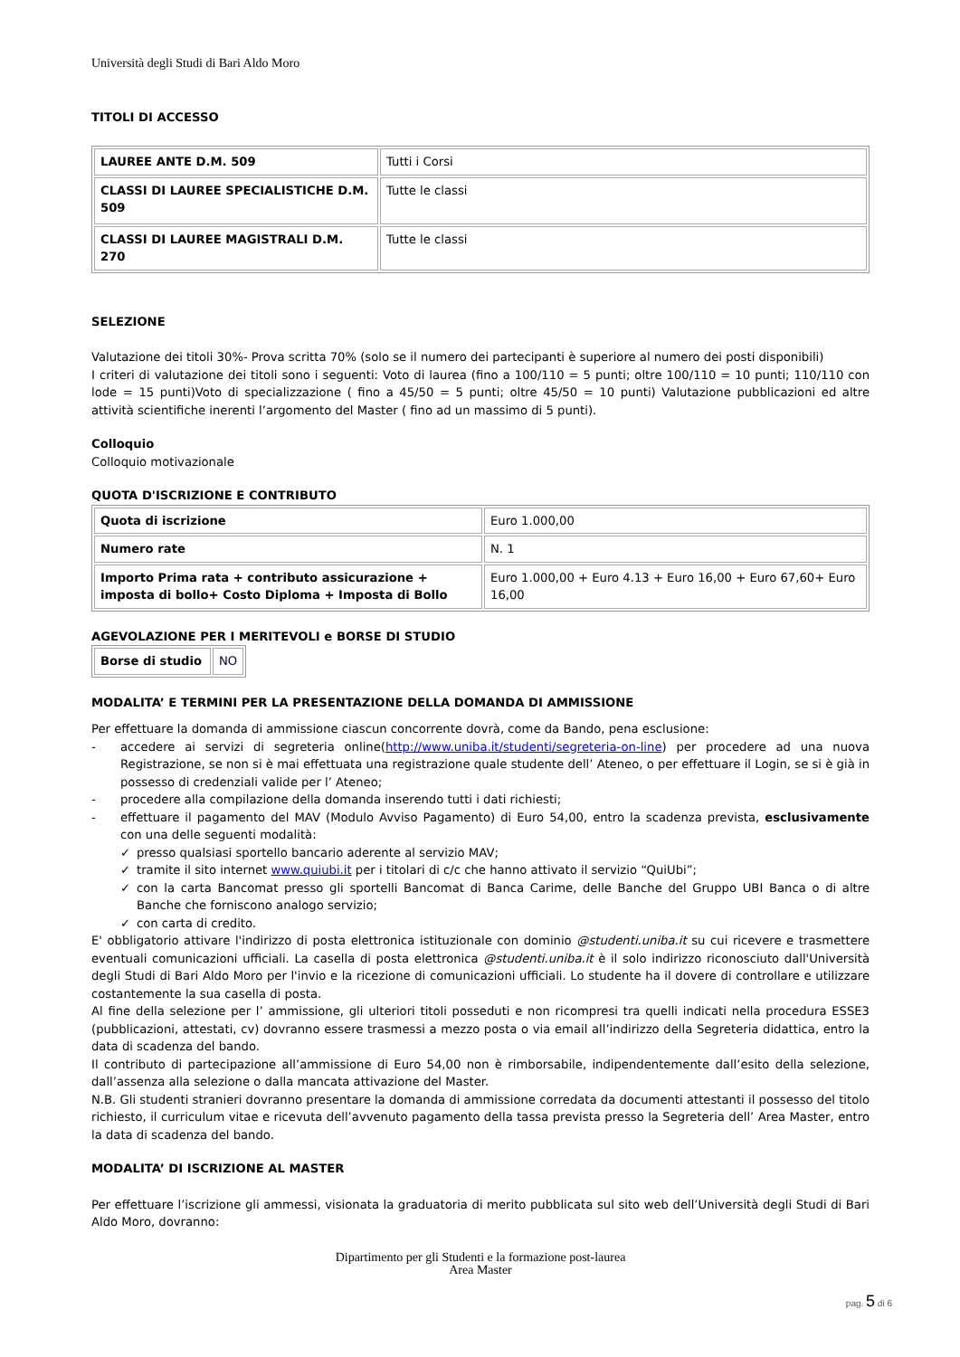Università degli Studi di Bari Aldo Moro
TITOLI DI ACCESSO
| LAUREE ANTE D.M. 509 | Tutti i Corsi |
| CLASSI DI LAUREE SPECIALISTICHE D.M. 509 | Tutte le classi |
| CLASSI DI LAUREE MAGISTRALI D.M. 270 | Tutte le classi |
SELEZIONE
Valutazione dei titoli 30%- Prova scritta 70% (solo se il numero dei partecipanti è superiore al numero dei posti disponibili)
I criteri di valutazione dei titoli sono i seguenti: Voto di laurea (fino a 100/110 = 5 punti; oltre 100/110 = 10 punti; 110/110 con lode = 15 punti)Voto di specializzazione ( fino a 45/50 = 5 punti; oltre 45/50 = 10 punti) Valutazione pubblicazioni ed altre attività scientifiche inerenti l’argomento del Master ( fino ad un massimo di 5 punti).
Colloquio
Colloquio motivazionale
QUOTA D'ISCRIZIONE E CONTRIBUTO
| Quota di iscrizione | Euro 1.000,00 |
| Numero rate | N. 1 |
| Importo Prima rata + contributo assicurazione + imposta di bollo+ Costo Diploma + Imposta di Bollo | Euro 1.000,00 + Euro 4.13 + Euro 16,00 + Euro 67,60+ Euro 16,00 |
AGEVOLAZIONE PER I MERITEVOLI e BORSE DI STUDIO
| Borse di studio | NO |
MODALITA’ E TERMINI PER LA PRESENTAZIONE DELLA DOMANDA DI AMMISSIONE
Per effettuare la domanda di ammissione ciascun concorrente dovrà, come da Bando, pena esclusione:
- accedere ai servizi di segreteria online(http://www.uniba.it/studenti/segreteria-on-line) per procedere ad una nuova Registrazione, se non si è mai effettuata una registrazione quale studente dell’ Ateneo, o per effettuare il Login, se si è già in possesso di credenziali valide per l’ Ateneo;
- procedere alla compilazione della domanda inserendo tutti i dati richiesti;
- effettuare il pagamento del MAV (Modulo Avviso Pagamento) di Euro 54,00, entro la scadenza prevista, esclusivamente con una delle seguenti modalità:
✓ presso qualsiasi sportello bancario aderente al servizio MAV;
✓ tramite il sito internet www.quiubi.it per i titolari di c/c che hanno attivato il servizio “QuiUbi”;
✓ con la carta Bancomat presso gli sportelli Bancomat di Banca Carime, delle Banche del Gruppo UBI Banca o di altre Banche che forniscono analogo servizio;
✓ con carta di credito.
E' obbligatorio attivare l'indirizzo di posta elettronica istituzionale con dominio @studenti.uniba.it su cui ricevere e trasmettere eventuali comunicazioni ufficiali. La casella di posta elettronica @studenti.uniba.it è il solo indirizzo riconosciuto dall'Università degli Studi di Bari Aldo Moro per l'invio e la ricezione di comunicazioni ufficiali. Lo studente ha il dovere di controllare e utilizzare costantemente la sua casella di posta.
Al fine della selezione per l’ ammissione, gli ulteriori titoli posseduti e non ricompresi tra quelli indicati nella procedura ESSE3 (pubblicazioni, attestati, cv) dovranno essere trasmessi a mezzo posta o via email all’indirizzo della Segreteria didattica, entro la data di scadenza del bando.
Il contributo di partecipazione all’ammissione di Euro 54,00 non è rimborsabile, indipendentemente dall’esito della selezione, dall’assenza alla selezione o dalla mancata attivazione del Master.
N.B. Gli studenti stranieri dovranno presentare la domanda di ammissione corredata da documenti attestanti il possesso del titolo richiesto, il curriculum vitae e ricevuta dell’avvenuto pagamento della tassa prevista presso la Segreteria dell’ Area Master, entro la data di scadenza del bando.
MODALITA’ DI ISCRIZIONE AL MASTER
Per effettuare l’iscrizione gli ammessi, visionata la graduatoria di merito pubblicata sul sito web dell’Università degli Studi di Bari Aldo Moro, dovranno:
Dipartimento per gli Studenti e la formazione post-laurea
Area Master
pag. 5 di 6